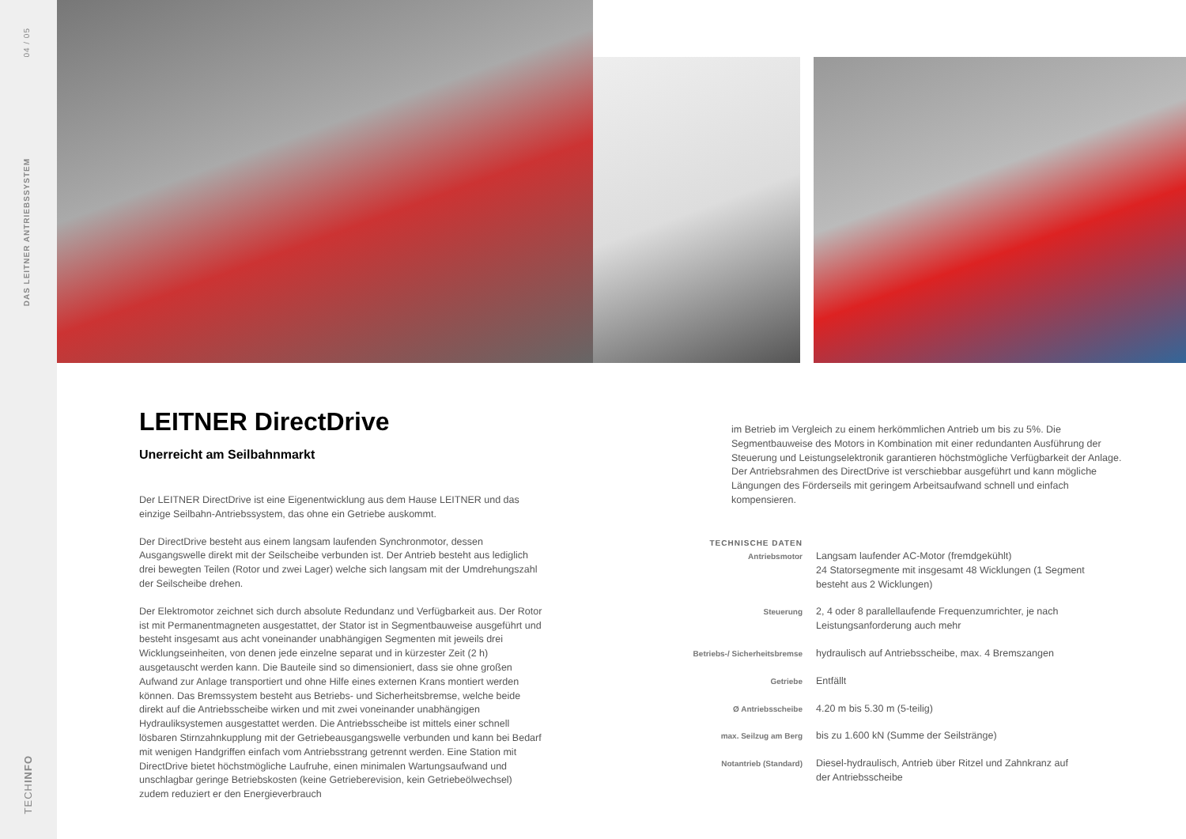04 / 05
DAS LEITNER ANTRIEBSSYSTEM
TECHINFO
LEITNER DirectDrive
Unerreicht am Seilbahnmarkt
Der LEITNER DirectDrive ist eine Eigenentwicklung aus dem Hause LEITNER und das einzige Seilbahn-Antriebssystem, das ohne ein Getriebe auskommt.
Der DirectDrive besteht aus einem langsam laufenden Synchronmotor, dessen Ausgangswelle direkt mit der Seilscheibe verbunden ist. Der Antrieb besteht aus lediglich drei bewegten Teilen (Rotor und zwei Lager) welche sich langsam mit der Umdrehungszahl der Seilscheibe drehen.
Der Elektromotor zeichnet sich durch absolute Redundanz und Verfügbarkeit aus. Der Rotor ist mit Permanentmagneten ausgestattet, der Stator ist in Segmentbauweise ausgeführt und besteht insgesamt aus acht voneinander unabhängigen Segmenten mit jeweils drei Wicklungseinheiten, von denen jede einzelne separat und in kürzester Zeit (2 h) ausgetauscht werden kann. Die Bauteile sind so dimensioniert, dass sie ohne großen Aufwand zur Anlage transportiert und ohne Hilfe eines externen Krans montiert werden können. Das Bremssystem besteht aus Betriebs- und Sicherheitsbremse, welche beide direkt auf die Antriebsscheibe wirken und mit zwei voneinander unabhängigen Hydrauliksystemen ausgestattet werden. Die Antriebsscheibe ist mittels einer schnell lösbaren Stirnzahnkupplung mit der Getriebeausgangswelle verbunden und kann bei Bedarf mit wenigen Handgriffen einfach vom Antriebsstrang getrennt werden. Eine Station mit DirectDrive bietet höchstmögliche Laufruhe, einen minimalen Wartungsaufwand und unschlagbar geringe Betriebskosten (keine Getrieberevision, kein Getriebeölwechsel) zudem reduziert er den Energieverbrauch
im Betrieb im Vergleich zu einem herkömmlichen Antrieb um bis zu 5%. Die Segmentbauweise des Motors in Kombination mit einer redundanten Ausführung der Steuerung und Leistungselektronik garantieren höchstmögliche Verfügbarkeit der Anlage. Der Antriebsrahmen des DirectDrive ist verschiebbar ausgeführt und kann mögliche Längungen des Förderseils mit geringem Arbeitsaufwand schnell und einfach kompensieren.
| TECHNISCHE DATEN | |
| Antriebsmotor | Langsam laufender AC-Motor (fremdgekühlt) 24 Statorsegmente mit insgesamt 48 Wicklungen (1 Segment besteht aus 2 Wicklungen) |
| Steuerung | 2, 4 oder 8 parallellaufende Frequenzumrichter, je nach Leistungsanforderung auch mehr |
| Betriebs-/ Sicherheitsbremse | hydraulisch auf Antriebsscheibe, max. 4 Bremszangen |
| Getriebe | Entfällt |
| Ø Antriebsscheibe | 4.20 m bis 5.30 m (5-teilig) |
| max. Seilzug am Berg | bis zu 1.600 kN (Summe der Seilstränge) |
| Notantrieb (Standard) | Diesel-hydraulisch, Antrieb über Ritzel und Zahnkranz auf der Antriebsscheibe |